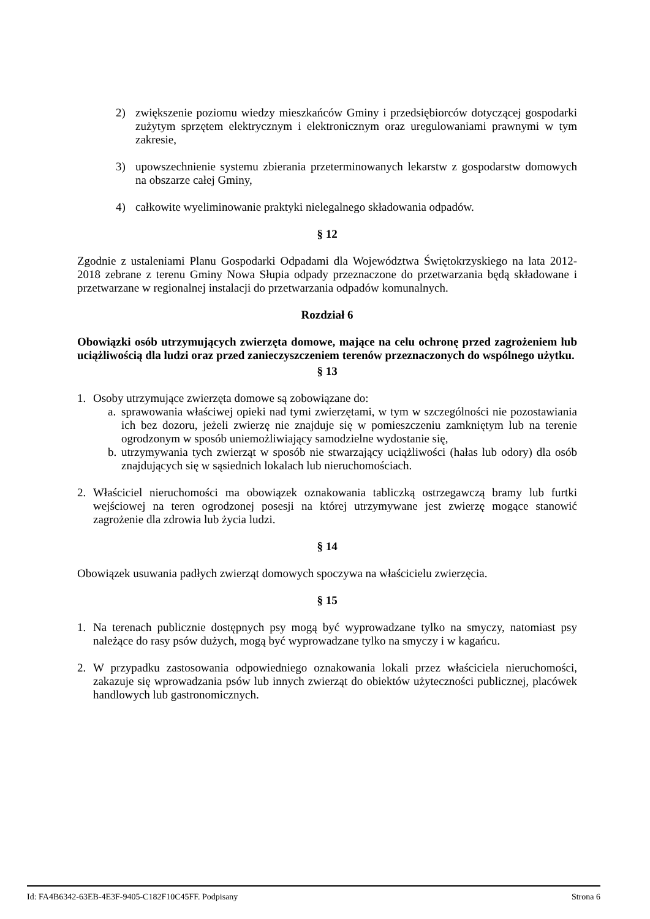2) zwiększenie poziomu wiedzy mieszkańców Gminy i przedsiębiorców dotyczącej gospodarki zużytym sprzętem elektrycznym i elektronicznym oraz uregulowaniami prawnymi w tym zakresie,
3) upowszechnienie systemu zbierania przeterminowanych lekarstw z gospodarstw domowych na obszarze całej Gminy,
4) całkowite wyeliminowanie praktyki nielegalnego składowania odpadów.
§ 12
Zgodnie z ustaleniami Planu Gospodarki Odpadami dla Województwa Świętokrzyskiego na lata 2012-2018 zebrane z terenu Gminy Nowa Słupia odpady przeznaczone do przetwarzania będą składowane i przetwarzane w regionalnej instalacji do przetwarzania odpadów komunalnych.
Rozdział 6
Obowiązki osób utrzymujących zwierzęta domowe, mające na celu ochronę przed zagrożeniem lub uciążliwością dla ludzi oraz przed zanieczyszczeniem terenów przeznaczonych do wspólnego użytku.
§ 13
1. Osoby utrzymujące zwierzęta domowe są zobowiązane do:
a.
sprawowania właściwej opieki nad tymi zwierzętami, w tym w szczególności nie pozostawiania ich bez dozoru, jeżeli zwierzę nie znajduje się w pomieszczeniu zamkniętym lub na terenie ogrodzonym w sposób uniemożliwiający samodzielne wydostanie się,
b.
utrzymywania tych zwierząt w sposób nie stwarzający uciążliwości (hałas lub odory) dla osób znajdujących się w sąsiednich lokalach lub nieruchomościach.
2. Właściciel nieruchomości ma obowiązek oznakowania tabliczką ostrzegawczą bramy lub furtki wejściowej na teren ogrodzonej posesji na której utrzymywane jest zwierzę mogące stanowić zagrożenie dla zdrowia lub życia ludzi.
§ 14
Obowiązek usuwania padłych zwierząt domowych spoczywa na właścicielu zwierzęcia.
§ 15
1. Na terenach publicznie dostępnych psy mogą być wyprowadzane tylko na smyczy, natomiast psy należące do rasy psów dużych, mogą być wyprowadzane tylko na smyczy i w kagańcu.
2. W przypadku zastosowania odpowiedniego oznakowania lokali przez właściciela nieruchomości, zakazuje się wprowadzania psów lub innych zwierząt do obiektów użyteczności publicznej, placówek handlowych lub gastronomicznych.
Id: FA4B6342-63EB-4E3F-9405-C182F10C45FF. Podpisany Strona 6